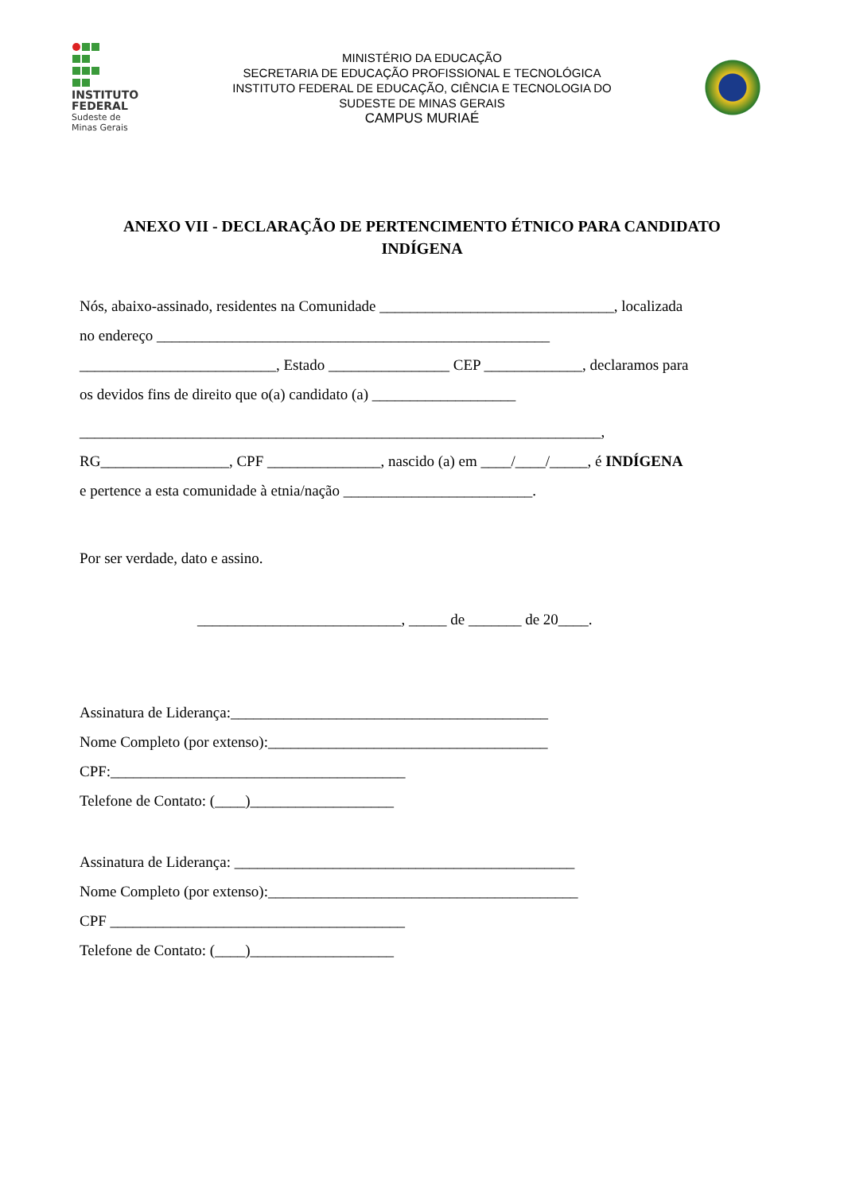INSTITUTO
FEDERAL
Sudeste de
Minas Gerais
MINISTÉRIO DA EDUCAÇÃO
SECRETARIA DE EDUCAÇÃO PROFISSIONAL E TECNOLÓGICA
INSTITUTO FEDERAL DE EDUCAÇÃO, CIÊNCIA E TECNOLOGIA DO
SUDESTE DE MINAS GERAIS
CAMPUS MURIAÉ
ANEXO VII - DECLARAÇÃO DE PERTENCIMENTO ÉTNICO PARA CANDIDATO INDÍGENA
Nós, abaixo-assinado, residentes na Comunidade _______________________________, localizada
no endereço ____________________________________________________
__________________________, Estado ________________ CEP _____________, declaramos para
os devidos fins de direito que o(a) candidato (a) ___________________
_____________________________________________________________________,
RG_________________, CPF _______________, nascido (a) em ____/____/_____, é INDÍGENA
e pertence a esta comunidade à etnia/nação _________________________.
Por ser verdade, dato e assino.
___________________________, _____ de _______ de 20____.
Assinatura de Liderança:__________________________________________
Nome Completo (por extenso):_____________________________________
CPF:_______________________________________
Telefone de Contato: (____)___________________
Assinatura de Liderança: _____________________________________________
Nome Completo (por extenso):_________________________________________
CPF _______________________________________
Telefone de Contato: (____)___________________